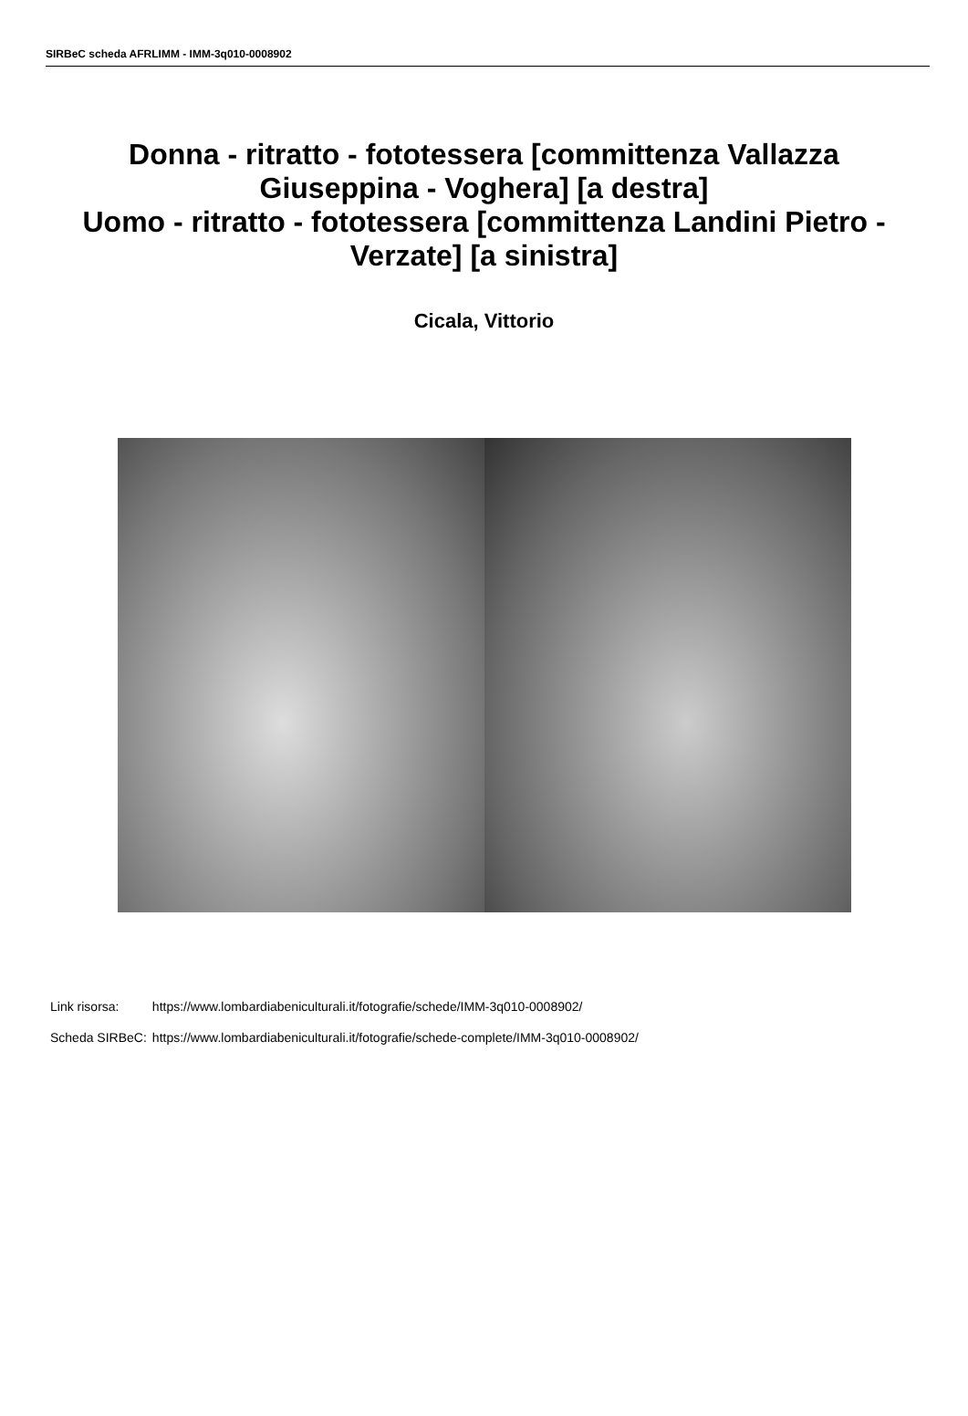SIRBeC scheda AFRLIMM - IMM-3q010-0008902
Donna - ritratto - fototessera [committenza Vallazza Giuseppina - Voghera] [a destra]
Uomo - ritratto - fototessera [committenza Landini Pietro - Verzate] [a sinistra]
Cicala, Vittorio
| Link risorsa: | https://www.lombardiabeniculturali.it/fotografie/schede/IMM-3q010-0008902/ |
| Scheda SIRBeC: | https://www.lombardiabeniculturali.it/fotografie/schede-complete/IMM-3q010-0008902/ |